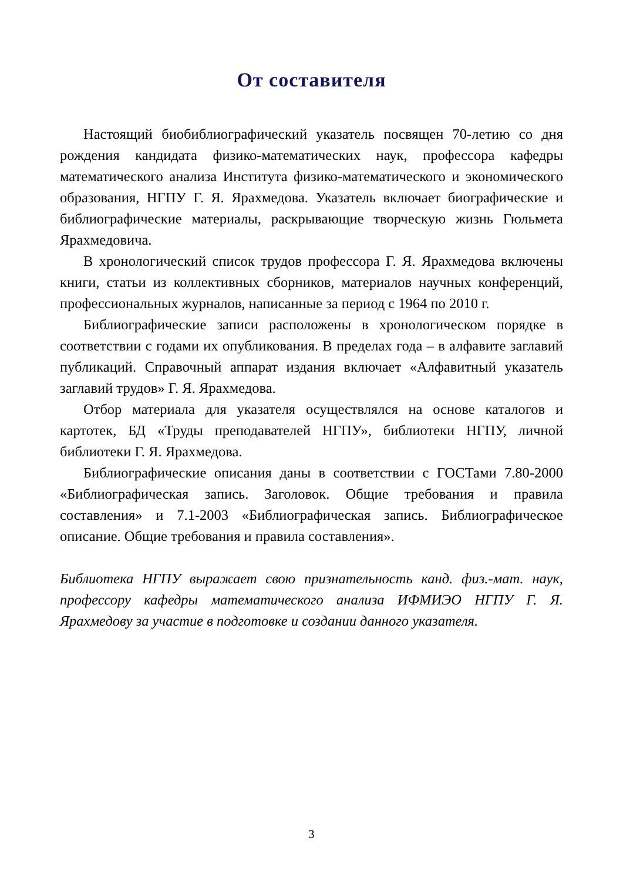От составителя
Настоящий биобиблиографический указатель посвящен 70-летию со дня рождения кандидата физико-математических наук, профессора кафедры математического анализа Института физико-математического и экономического образования, НГПУ Г. Я. Ярахмедова. Указатель включает биографические и библиографические материалы, раскрывающие творческую жизнь Гюльмета Ярахмедовича.
В хронологический список трудов профессора Г. Я. Ярахмедова включены книги, статьи из коллективных сборников, материалов научных конференций, профессиональных журналов, написанные за период с 1964 по 2010 г.
Библиографические записи расположены в хронологическом порядке в соответствии с годами их опубликования. В пределах года – в алфавите заглавий публикаций. Справочный аппарат издания включает «Алфавитный указатель заглавий трудов» Г. Я. Ярахмедова.
Отбор материала для указателя осуществлялся на основе каталогов и картотек, БД «Труды преподавателей НГПУ», библиотеки НГПУ, личной библиотеки Г. Я. Ярахмедова.
Библиографические описания даны в соответствии с ГОСТами 7.80-2000 «Библиографическая запись. Заголовок. Общие требования и правила составления» и 7.1-2003 «Библиографическая запись. Библиографическое описание. Общие требования и правила составления».
Библиотека НГПУ выражает свою признательность канд. физ.-мат. наук, профессору кафедры математического анализа ИФМИЭО НГПУ Г. Я. Ярахмедову за участие в подготовке и создании данного указателя.
3